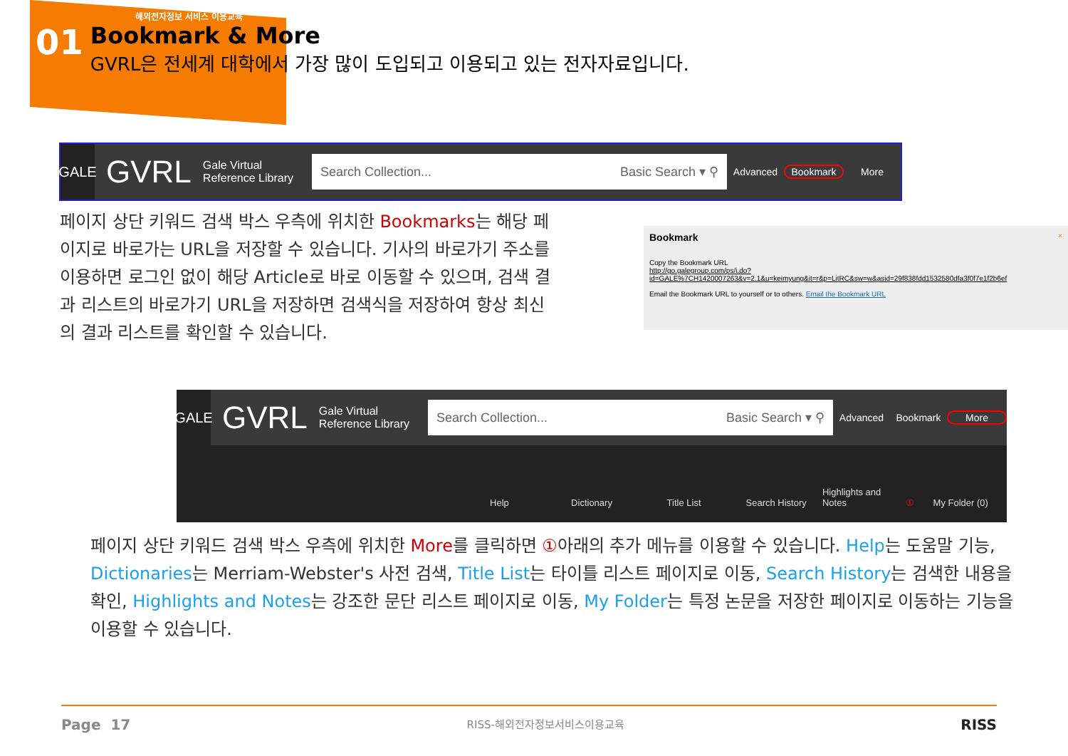해외전자정보 서비스 이용교육
01
Bookmark & More
GVRL은 전세계 대학에서 가장 많이 도입되고 이용되고 있는 전자자료입니다.
GALE
GVRL
Gale Virtual
Reference Library
Search Collection... Basic Search ▾ ⚲
Advanced Bookmark More
페이지 상단 키워드 검색 박스 우측에 위치한 Bookmarks는 해당 페이지로 바로가는 URL을 저장할 수 있습니다. 기사의 바로가기 주소를 이용하면 로그인 없이 해당 Article로 바로 이동할 수 있으며, 검색 결과 리스트의 바로가기 URL을 저장하면 검색식을 저장하여 항상 최신의 결과 리스트를 확인할 수 있습니다.
Bookmark ×
Copy the Bookmark URL
http://go.galegroup.com/ps/i.do?id=GALE%7CH1420007263&v=2.1&u=keimyung&it=r&p=LitRC&sw=w&asid=29f838fdd1532580dfa3f0f7e1f2b6ef
Email the Bookmark URL to yourself or to others. Email the Bookmark URL
GALE
GVRL
Gale Virtual
Reference Library
Search Collection... Basic Search ▾ ⚲
Advanced Bookmark More
Help Dictionary Title List Search History Highlights and Notes ① My Folder (0)
페이지 상단 키워드 검색 박스 우측에 위치한 More를 클릭하면 ①아래의 추가 메뉴를 이용할 수 있습니다. Help는 도움말 기능, Dictionaries는 Merriam-Webster's 사전 검색, Title List는 타이틀 리스트 페이지로 이동, Search History는 검색한 내용을 확인, Highlights and Notes는 강조한 문단 리스트 페이지로 이동, My Folder는 특정 논문을 저장한 페이지로 이동하는 기능을 이용할 수 있습니다.
Page 17 RISS-해외전자정보서비스이용교육 RISS